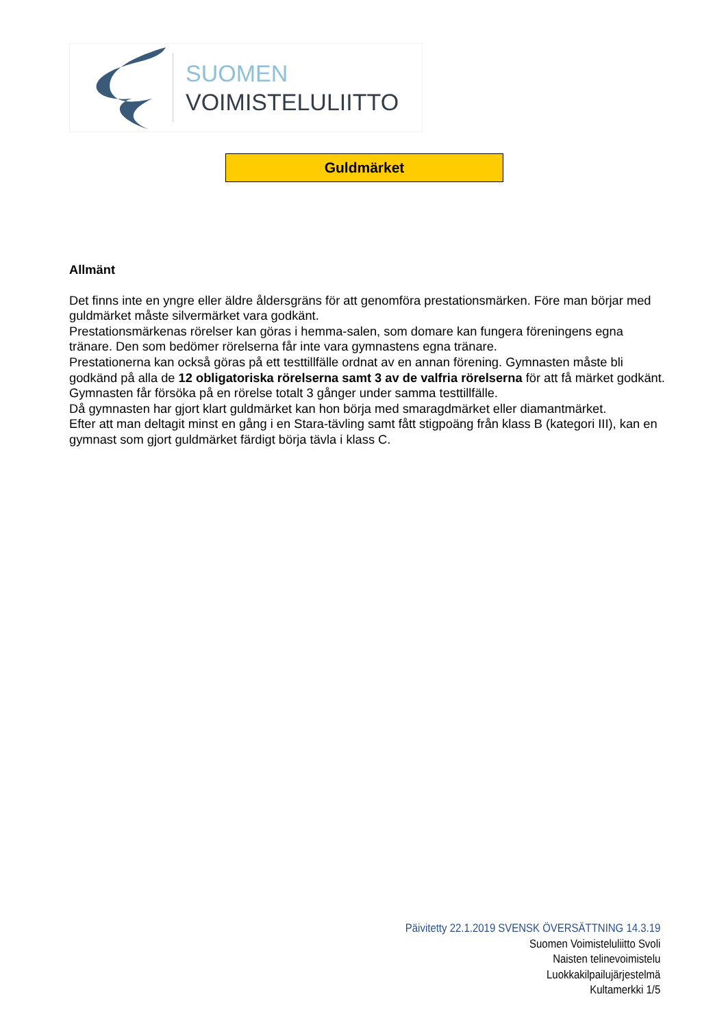SUOMEN
VOIMISTELULIITTO
Guldmärket
Allmänt
Det finns inte en yngre eller äldre åldersgräns för att genomföra prestationsmärken. Före man börjar med guldmärket måste silvermärket vara godkänt.
Prestationsmärkenas rörelser kan göras i hemma-salen, som domare kan fungera föreningens egna tränare. Den som bedömer rörelserna får inte vara gymnastens egna tränare.
Prestationerna kan också göras på ett testtillfälle ordnat av en annan förening. Gymnasten måste bli godkänd på alla de 12 obligatoriska rörelserna samt 3 av de valfria rörelserna för att få märket godkänt. Gymnasten får försöka på en rörelse totalt 3 gånger under samma testtillfälle.
Då gymnasten har gjort klart guldmärket kan hon börja med smaragdmärket eller diamantmärket.
Efter att man deltagit minst en gång i en Stara-tävling samt fått stigpoäng från klass B (kategori III), kan en gymnast som gjort guldmärket färdigt börja tävla i klass C.
Päivitetty 22.1.2019 SVENSK ÖVERSÄTTNING 14.3.19
Suomen Voimisteluliitto Svoli
Naisten telinevoimistelu
Luokkakilpailujärjestelmä
Kultamerkki 1/5